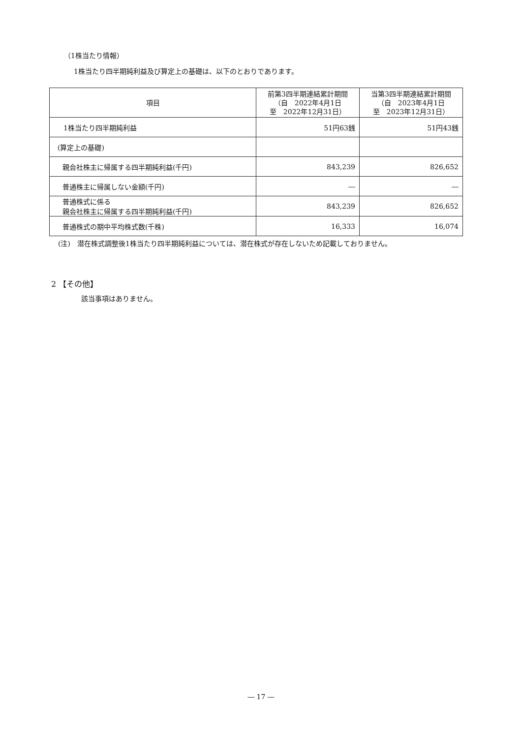（1株当たり情報）
1株当たり四半期純利益及び算定上の基礎は、以下のとおりであります。
| 項目 | 前第3四半期連結累計期間 （自 2022年4月1日 至 2022年12月31日） | 当第3四半期連結累計期間 （自 2023年4月1日 至 2023年12月31日） |
| --- | --- | --- |
| 1株当たり四半期純利益 | 51円63銭 | 51円43銭 |
| (算定上の基礎) | | |
| 親会社株主に帰属する四半期純利益(千円) | 843,239 | 826,652 |
| 普通株主に帰属しない金額(千円) | ― | ― |
| 普通株式に係る 親会社株主に帰属する四半期純利益(千円) | 843,239 | 826,652 |
| 普通株式の期中平均株式数(千株) | 16,333 | 16,074 |
(注)　潜在株式調整後1株当たり四半期純利益については、潜在株式が存在しないため記載しておりません。
2 【その他】
該当事項はありません。
― 17 ―